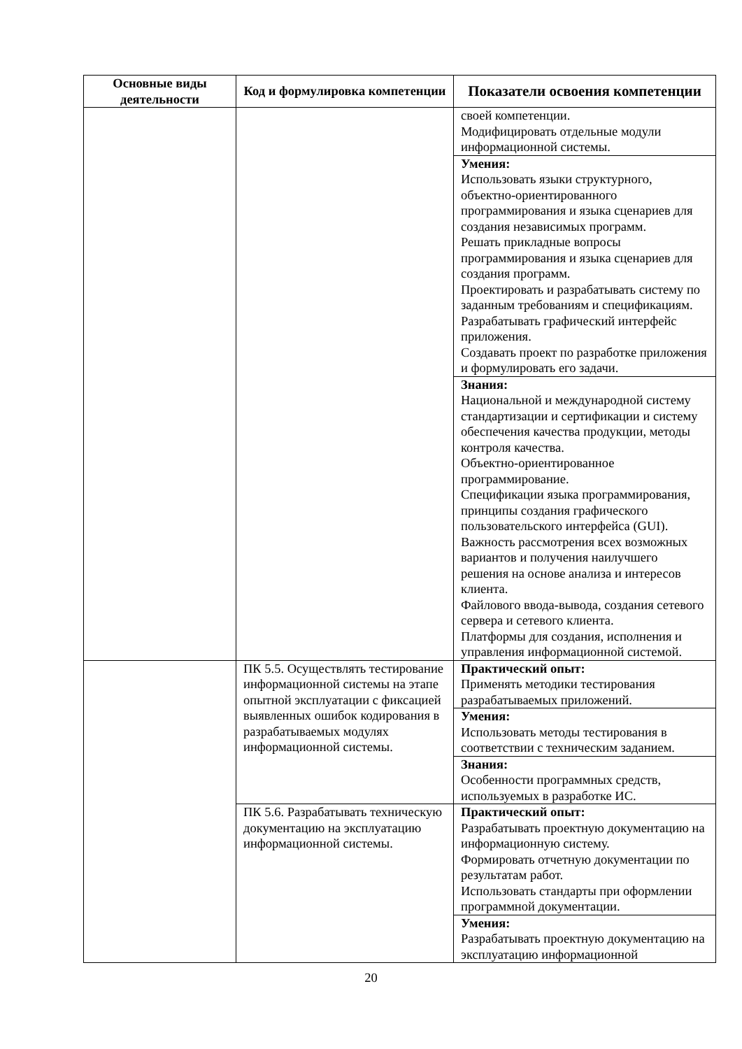| Основные виды деятельности | Код и формулировка компетенции | Показатели освоения компетенции |
| --- | --- | --- |
| | | своей компетенции. Модифицировать отдельные модули информационной системы. |
| | | Умения: Использовать языки структурного, объектно-ориентированного программирования и языка сценариев для создания независимых программ. Решать прикладные вопросы программирования и языка сценариев для создания программ. Проектировать и разрабатывать систему по заданным требованиям и спецификациям. Разрабатывать графический интерфейс приложения. Создавать проект по разработке приложения и формулировать его задачи. |
| | | Знания: Национальной и международной систему стандартизации и сертификации и систему обеспечения качества продукции, методы контроля качества. Объектно-ориентированное программирование. Спецификации языка программирования, принципы создания графического пользовательского интерфейса (GUI). Важность рассмотрения всех возможных вариантов и получения наилучшего решения на основе анализа и интересов клиента. Файлового ввода-вывода, создания сетевого сервера и сетевого клиента. Платформы для создания, исполнения и управления информационной системой. |
| | ПК 5.5. Осуществлять тестирование информационной системы на этапе опытной эксплуатации с фиксацией выявленных ошибок кодирования в разрабатываемых модулях информационной системы. | Практический опыт: Применять методики тестирования разрабатываемых приложений. |
| | | Умения: Использовать методы тестирования в соответствии с техническим заданием. |
| | | Знания: Особенности программных средств, используемых в разработке ИС. |
| | ПК 5.6. Разрабатывать техническую документацию на эксплуатацию информационной системы. | Практический опыт: Разрабатывать проектную документацию на информационную систему. Формировать отчетную документации по результатам работ. Использовать стандарты при оформлении программной документации. |
| | | Умения: Разрабатывать проектную документацию на эксплуатацию информационной |
20